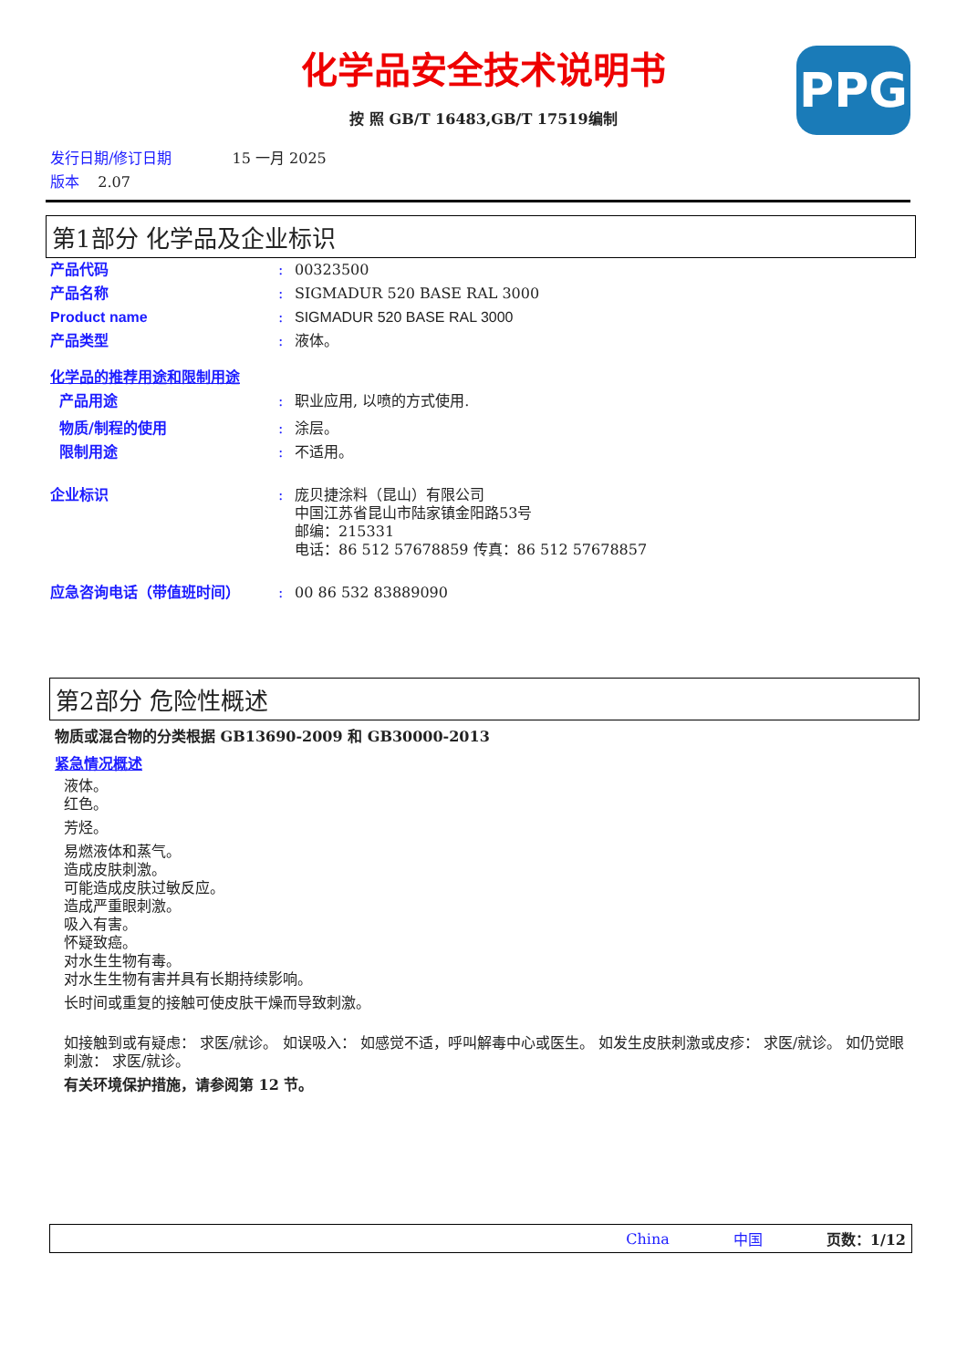化学品安全技术说明书
PPG
按 照 GB/T 16483,GB/T 17519编制
发行日期/修订日期 15 一月 2025
版本 2.07
第1部分 化学品及企业标识
产品代码: 00323500
产品名称: SIGMADUR 520 BASE RAL 3000
Product name: SIGMADUR 520 BASE RAL 3000
产品类型: 液体。
化学品的推荐用途和限制用途
产品用途: 职业应用, 以喷的方式使用.
物质/制程的使用: 涂层。
限制用途: 不适用。
企业标识: 庞贝捷涂料（昆山）有限公司
中国江苏省昆山市陆家镇金阳路53号
邮编：215331
电话：86 512 57678859 传真：86 512 57678857
应急咨询电话（带值班时间）: 00 86 532 83889090
第2部分 危险性概述
物质或混合物的分类根据 GB13690-2009 和 GB30000-2013
紧急情况概述
液体。
红色。
芳烃。
易燃液体和蒸气。
造成皮肤刺激。
可能造成皮肤过敏反应。
造成严重眼刺激。
吸入有害。
怀疑致癌。
对水生生物有毒。
对水生生物有害并具有长期持续影响。
长时间或重复的接触可使皮肤干燥而导致刺激。
如接触到或有疑虑： 求医/就诊。 如误吸入： 如感觉不适，呼叫解毒中心或医生。 如发生皮肤刺激或皮疹： 求医/就诊。 如仍觉眼刺激： 求医/就诊。
有关环境保护措施，请参阅第 12 节。
China 中国 页数：1/12